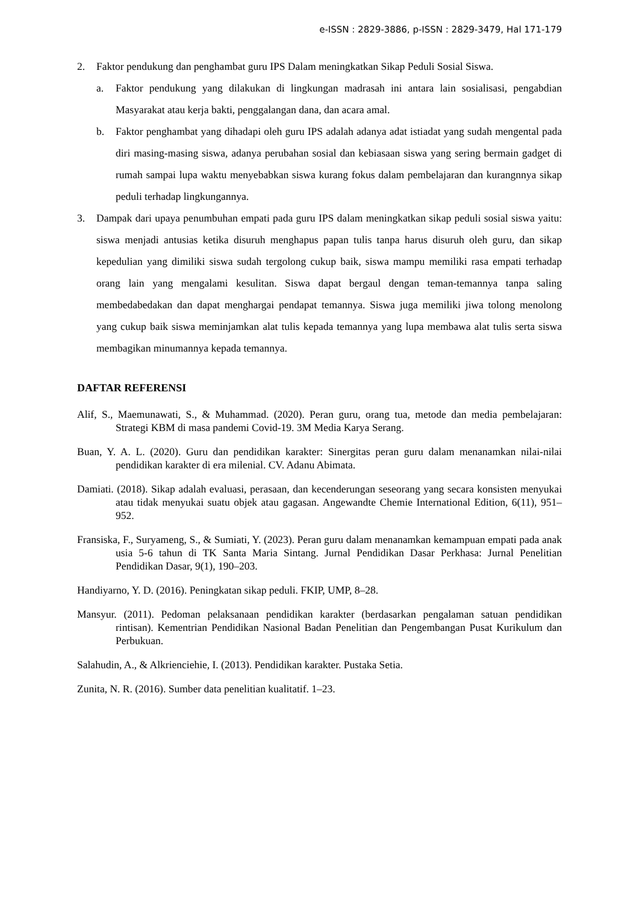e-ISSN : 2829-3886, p-ISSN : 2829-3479, Hal 171-179
2. Faktor pendukung dan penghambat guru IPS Dalam meningkatkan Sikap Peduli Sosial Siswa.
a. Faktor pendukung yang dilakukan di lingkungan madrasah ini antara lain sosialisasi, pengabdian Masyarakat atau kerja bakti, penggalangan dana, dan acara amal.
b. Faktor penghambat yang dihadapi oleh guru IPS adalah adanya adat istiadat yang sudah mengental pada diri masing-masing siswa, adanya perubahan sosial dan kebiasaan siswa yang sering bermain gadget di rumah sampai lupa waktu menyebabkan siswa kurang fokus dalam pembelajaran dan kurangnnya sikap peduli terhadap lingkungannya.
3. Dampak dari upaya penumbuhan empati pada guru IPS dalam meningkatkan sikap peduli sosial siswa yaitu: siswa menjadi antusias ketika disuruh menghapus papan tulis tanpa harus disuruh oleh guru, dan sikap kepedulian yang dimiliki siswa sudah tergolong cukup baik, siswa mampu memiliki rasa empati terhadap orang lain yang mengalami kesulitan. Siswa dapat bergaul dengan teman-temannya tanpa saling membedabedakan dan dapat menghargai pendapat temannya. Siswa juga memiliki jiwa tolong menolong yang cukup baik siswa meminjamkan alat tulis kepada temannya yang lupa membawa alat tulis serta siswa membagikan minumannya kepada temannya.
DAFTAR REFERENSI
Alif, S., Maemunawati, S., & Muhammad. (2020). Peran guru, orang tua, metode dan media pembelajaran: Strategi KBM di masa pandemi Covid-19. 3M Media Karya Serang.
Buan, Y. A. L. (2020). Guru dan pendidikan karakter: Sinergitas peran guru dalam menanamkan nilai-nilai pendidikan karakter di era milenial. CV. Adanu Abimata.
Damiati. (2018). Sikap adalah evaluasi, perasaan, dan kecenderungan seseorang yang secara konsisten menyukai atau tidak menyukai suatu objek atau gagasan. Angewandte Chemie International Edition, 6(11), 951–952.
Fransiska, F., Suryameng, S., & Sumiati, Y. (2023). Peran guru dalam menanamkan kemampuan empati pada anak usia 5-6 tahun di TK Santa Maria Sintang. Jurnal Pendidikan Dasar Perkhasa: Jurnal Penelitian Pendidikan Dasar, 9(1), 190–203.
Handiyarno, Y. D. (2016). Peningkatan sikap peduli. FKIP, UMP, 8–28.
Mansyur. (2011). Pedoman pelaksanaan pendidikan karakter (berdasarkan pengalaman satuan pendidikan rintisan). Kementrian Pendidikan Nasional Badan Penelitian dan Pengembangan Pusat Kurikulum dan Perbukuan.
Salahudin, A., & Alkrienciehie, I. (2013). Pendidikan karakter. Pustaka Setia.
Zunita, N. R. (2016). Sumber data penelitian kualitatif. 1–23.